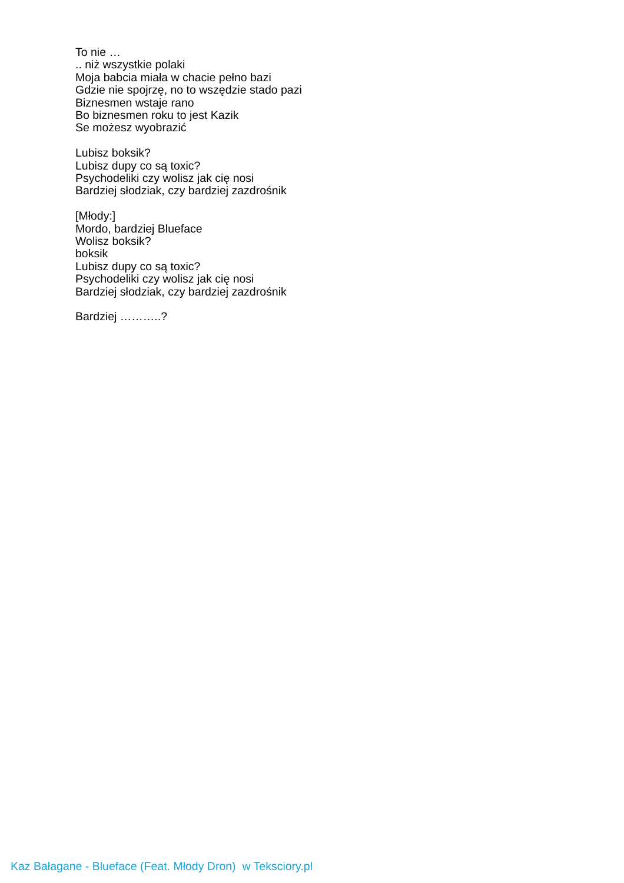To nie …
.. niż wszystkie polaki
Moja babcia miała w chacie pełno bazi
Gdzie nie spojrzę, no to wszędzie stado pazi
Biznesmen wstaje rano
Bo biznesmen roku to jest Kazik
Se możesz wyobrazić
Lubisz boksik?
Lubisz dupy co są toxic?
Psychodeliki czy wolisz jak cię nosi
Bardziej słodziak, czy bardziej zazdrośnik
[Młody:]
Mordo, bardziej Blueface
Wolisz boksik?
boksik
Lubisz dupy co są toxic?
Psychodeliki czy wolisz jak cię nosi
Bardziej słodziak, czy bardziej zazdrośnik
Bardziej ………..?
Kaz Bałagane - Blueface (Feat. Młody Dron) w Teksciory.pl